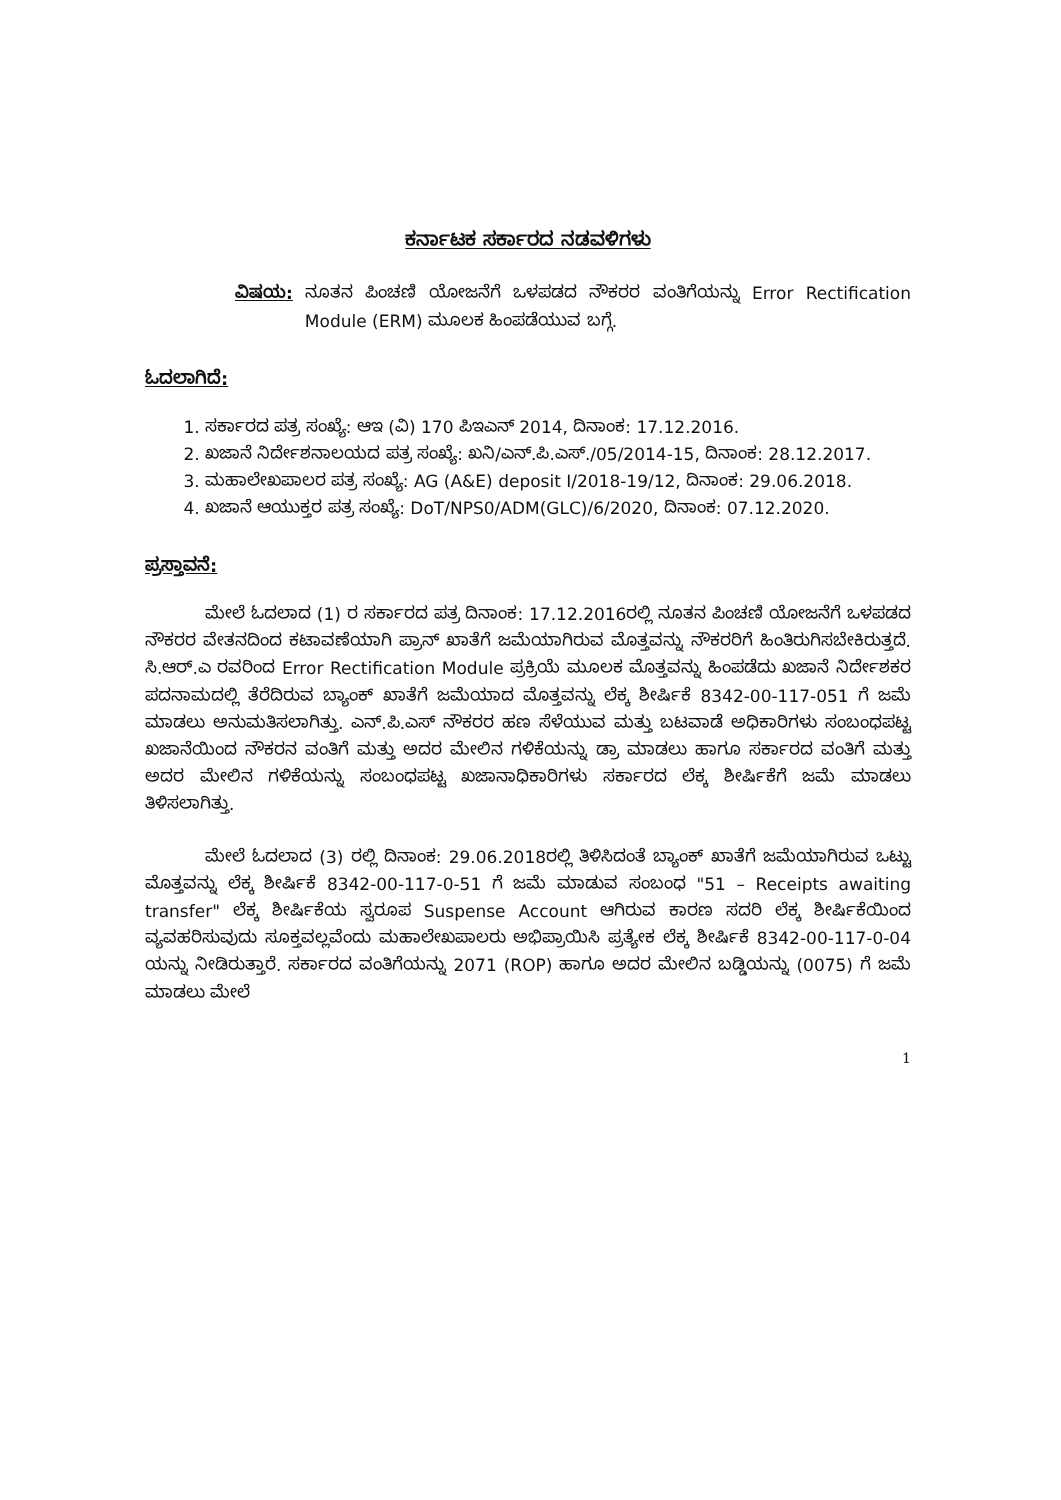ಕರ್ನಾಟಕ ಸರ್ಕಾರದ ನಡವಳಿಗಳು
ವಿಷಯ: ನೂತನ ಪಿಂಚಣಿ ಯೋಜನೆಗೆ ಒಳಪಡದ ನೌಕರರ ವಂತಿಗೆಯನ್ನು Error Rectification Module (ERM) ಮೂಲಕ ಹಿಂಪಡೆಯುವ ಬಗ್ಗೆ.
ಓದಲಾಗಿದೆ:
1. ಸರ್ಕಾರದ ಪತ್ರ ಸಂಖ್ಯೆ: ಆಇ (ವಿ) 170 ಪಿಇಎನ್ 2014, ದಿನಾಂಕ: 17.12.2016.
2. ಖಜಾನೆ ನಿರ್ದೇಶನಾಲಯದ ಪತ್ರ ಸಂಖ್ಯೆ: ಖನಿ/ಎನ್.ಪಿ.ಎಸ್./05/2014-15, ದಿನಾಂಕ: 28.12.2017.
3. ಮಹಾಲೇಖಪಾಲರ ಪತ್ರ ಸಂಖ್ಯೆ: AG (A&E) deposit I/2018-19/12, ದಿನಾಂಕ: 29.06.2018.
4. ಖಜಾನೆ ಆಯುಕ್ತರ ಪತ್ರ ಸಂಖ್ಯೆ: DoT/NPS0/ADM(GLC)/6/2020, ದಿನಾಂಕ: 07.12.2020.
ಪ್ರಸ್ತಾವನೆ:
ಮೇಲೆ ಓದಲಾದ (1) ರ ಸರ್ಕಾರದ ಪತ್ರ ದಿನಾಂಕ: 17.12.2016ರಲ್ಲಿ ನೂತನ ಪಿಂಚಣಿ ಯೋಜನೆಗೆ ಒಳಪಡದ ನೌಕರರ ವೇತನದಿಂದ ಕಟಾವಣೆಯಾಗಿ ಪ್ರಾನ್ ಖಾತೆಗೆ ಜಮೆಯಾಗಿರುವ ಮೊತ್ತವನ್ನು ನೌಕರರಿಗೆ ಹಿಂತಿರುಗಿಸಬೇಕಿರುತ್ತದೆ. ಸಿ.ಆರ್.ಎ ರವರಿಂದ Error Rectification Module ಪ್ರಕ್ರಿಯೆ ಮೂಲಕ ಮೊತ್ತವನ್ನು ಹಿಂಪಡೆದು ಖಜಾನೆ ನಿರ್ದೇಶಕರ ಪದನಾಮದಲ್ಲಿ ತೆರೆದಿರುವ ಬ್ಯಾಂಕ್ ಖಾತೆಗೆ ಜಮೆಯಾದ ಮೊತ್ತವನ್ನು ಲೆಕ್ಕ ಶೀರ್ಷಿಕೆ 8342-00-117-051 ಗೆ ಜಮೆ ಮಾಡಲು ಅನುಮತಿಸಲಾಗಿತ್ತು. ಎನ್.ಪಿ.ಎಸ್ ನೌಕರರ ಹಣ ಸೆಳೆಯುವ ಮತ್ತು ಬಟವಾಡೆ ಅಧಿಕಾರಿಗಳು ಸಂಬಂಧಪಟ್ಟ ಖಜಾನೆಯಿಂದ ನೌಕರನ ವಂತಿಗೆ ಮತ್ತು ಅದರ ಮೇಲಿನ ಗಳಿಕೆಯನ್ನು ಡ್ರಾ ಮಾಡಲು ಹಾಗೂ ಸರ್ಕಾರದ ವಂತಿಗೆ ಮತ್ತು ಅದರ ಮೇಲಿನ ಗಳಿಕೆಯನ್ನು ಸಂಬಂಧಪಟ್ಟ ಖಜಾನಾಧಿಕಾರಿಗಳು ಸರ್ಕಾರದ ಲೆಕ್ಕ ಶೀರ್ಷಿಕೆಗೆ ಜಮೆ ಮಾಡಲು ತಿಳಿಸಲಾಗಿತ್ತು.
ಮೇಲೆ ಓದಲಾದ (3) ರಲ್ಲಿ ದಿನಾಂಕ: 29.06.2018ರಲ್ಲಿ ತಿಳಿಸಿದಂತೆ ಬ್ಯಾಂಕ್ ಖಾತೆಗೆ ಜಮೆಯಾಗಿರುವ ಒಟ್ಟು ಮೊತ್ತವನ್ನು ಲೆಕ್ಕ ಶೀರ್ಷಿಕೆ 8342-00-117-0-51 ಗೆ ಜಮೆ ಮಾಡುವ ಸಂಬಂಧ "51 – Receipts awaiting transfer" ಲೆಕ್ಕ ಶೀರ್ಷಿಕೆಯ ಸ್ವರೂಪ Suspense Account ಆಗಿರುವ ಕಾರಣ ಸದರಿ ಲೆಕ್ಕ ಶೀರ್ಷಿಕೆಯಿಂದ ವ್ಯವಹರಿಸುವುದು ಸೂಕ್ತವಲ್ಲವೆಂದು ಮಹಾಲೇಖಪಾಲರು ಅಭಿಪ್ರಾಯಿಸಿ ಪ್ರತ್ಯೇಕ ಲೆಕ್ಕ ಶೀರ್ಷಿಕೆ 8342-00-117-0-04 ಯನ್ನು ನೀಡಿರುತ್ತಾರೆ. ಸರ್ಕಾರದ ವಂತಿಗೆಯನ್ನು 2071 (ROP) ಹಾಗೂ ಅದರ ಮೇಲಿನ ಬಡ್ಡಿಯನ್ನು (0075) ಗೆ ಜಮೆ ಮಾಡಲು ಮೇಲೆ
1